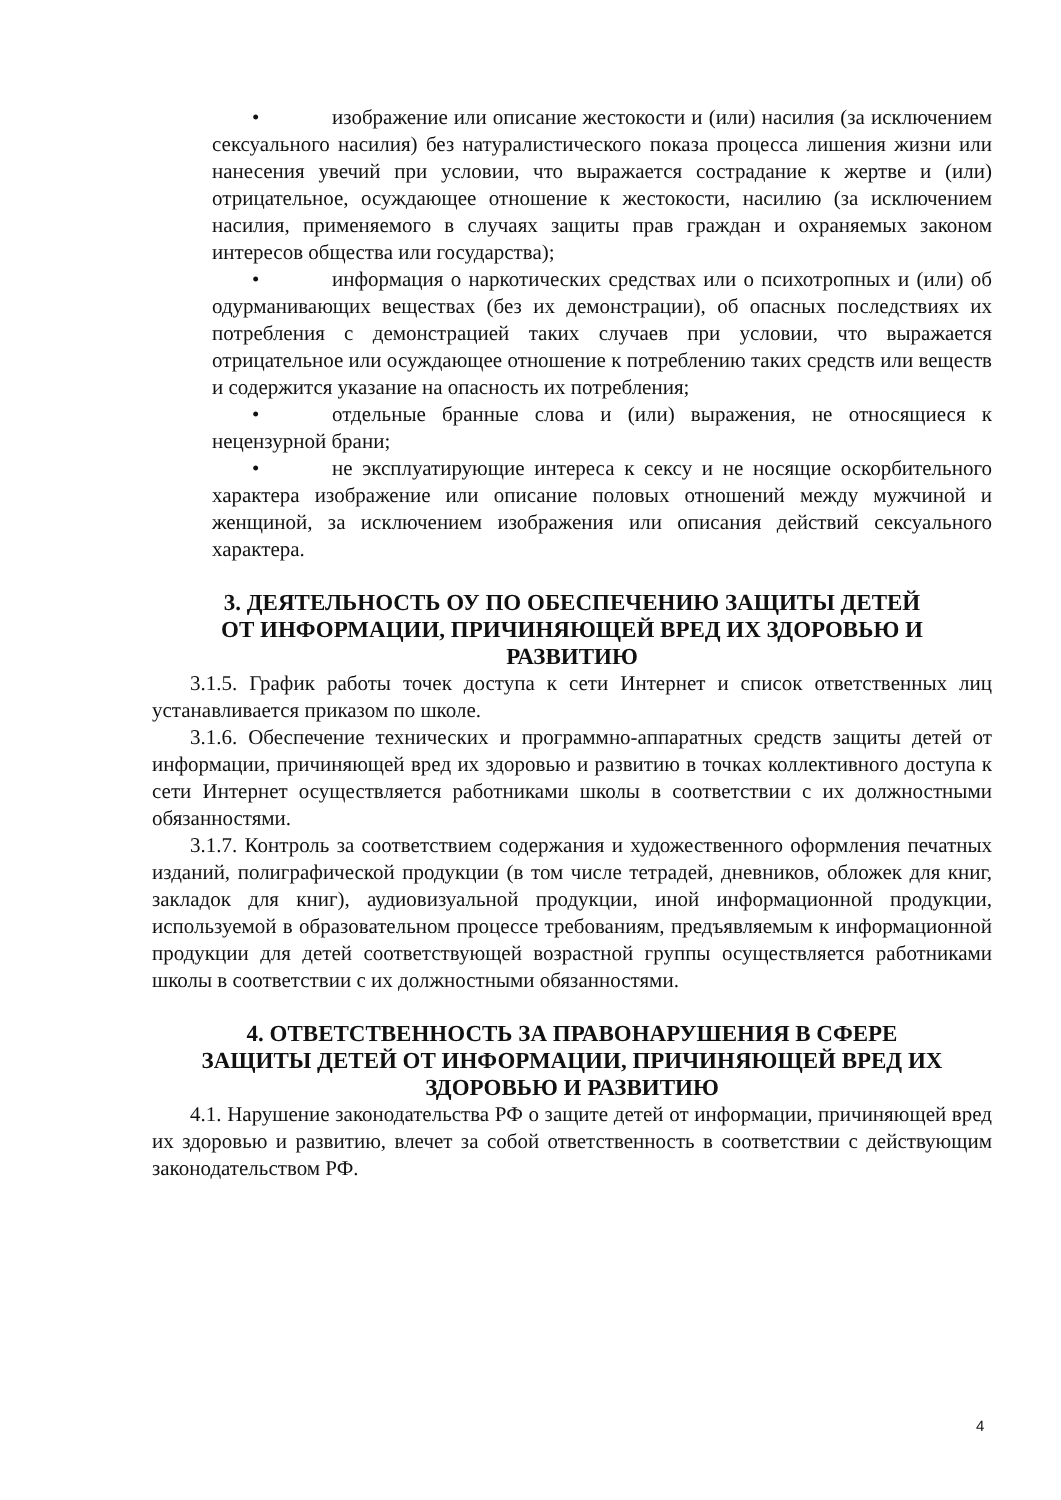• изображение или описание жестокости и (или) насилия (за исключением сексуального насилия) без натуралистического показа процесса лишения жизни или нанесения увечий при условии, что выражается сострадание к жертве и (или) отрицательное, осуждающее отношение к жестокости, насилию (за исключением насилия, применяемого в случаях защиты прав граждан и охраняемых законом интересов общества или государства);
• информация о наркотических средствах или о психотропных и (или) об одурманивающих веществах (без их демонстрации), об опасных последствиях их потребления с демонстрацией таких случаев при условии, что выражается отрицательное или осуждающее отношение к потреблению таких средств или веществ и содержится указание на опасность их потребления;
• отдельные бранные слова и (или) выражения, не относящиеся к нецензурной брани;
• не эксплуатирующие интереса к сексу и не носящие оскорбительного характера изображение или описание половых отношений между мужчиной и женщиной, за исключением изображения или описания действий сексуального характера.
3. ДЕЯТЕЛЬНОСТЬ ОУ ПО ОБЕСПЕЧЕНИЮ ЗАЩИТЫ ДЕТЕЙ
ОТ ИНФОРМАЦИИ, ПРИЧИНЯЮЩЕЙ ВРЕД ИХ ЗДОРОВЬЮ И
РАЗВИТИЮ
3.1.5. График работы точек доступа к сети Интернет и список ответственных лиц устанавливается приказом по школе.
3.1.6. Обеспечение технических и программно-аппаратных средств защиты детей от информации, причиняющей вред их здоровью и развитию в точках коллективного доступа к сети Интернет осуществляется работниками школы в соответствии с их должностными обязанностями.
3.1.7. Контроль за соответствием содержания и художественного оформления печатных изданий, полиграфической продукции (в том числе тетрадей, дневников, обложек для книг, закладок для книг), аудиовизуальной продукции, иной информационной продукции, используемой в образовательном процессе требованиям, предъявляемым к информационной продукции для детей соответствующей возрастной группы осуществляется работниками школы в соответствии с их должностными обязанностями.
4. ОТВЕТСТВЕННОСТЬ ЗА ПРАВОНАРУШЕНИЯ В СФЕРЕ
ЗАЩИТЫ ДЕТЕЙ ОТ ИНФОРМАЦИИ, ПРИЧИНЯЮЩЕЙ ВРЕД ИХ
ЗДОРОВЬЮ И РАЗВИТИЮ
4.1. Нарушение законодательства РФ о защите детей от информации, причиняющей вред их здоровью и развитию, влечет за собой ответственность в соответствии с действующим законодательством РФ.
4